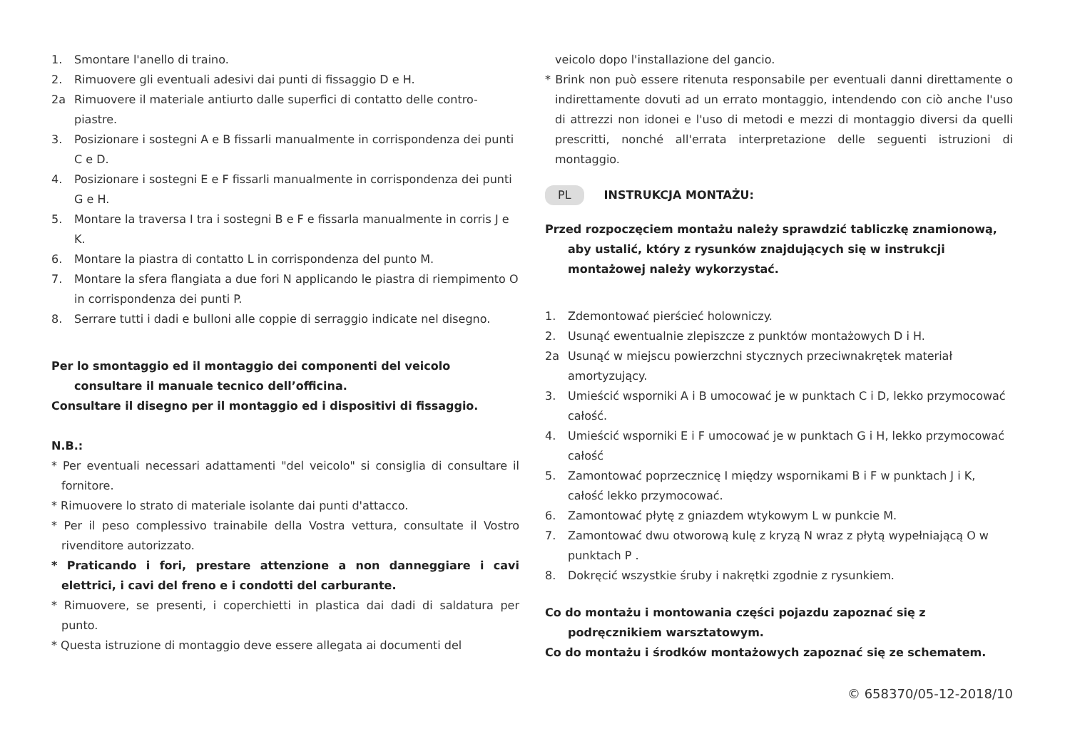1. Smontare l'anello di traino.
2. Rimuovere gli eventuali adesivi dai punti di fissaggio D e H.
2a Rimuovere il materiale antiurto dalle superfici di contatto delle contro-piastre.
3. Posizionare i sostegni A e B fissarli manualmente in corrispondenza dei punti C e D.
4. Posizionare i sostegni E e F fissarli manualmente in corrispondenza dei punti G e H.
5. Montare la traversa I tra i sostegni B e F e fissarla manualmente in corris J e K.
6. Montare la piastra di contatto L in corrispondenza del punto M.
7. Montare la sfera flangiata a due fori N applicando le piastra di riempimento O in corrispondenza dei punti P.
8. Serrare tutti i dadi e bulloni alle coppie di serraggio indicate nel disegno.
Per lo smontaggio ed il montaggio dei componenti del veicolo consultare il manuale tecnico dell’officina.
Consultare il disegno per il montaggio ed i dispositivi di fissaggio.
N.B.:
* Per eventuali necessari adattamenti "del veicolo" si consiglia di consultare il fornitore.
* Rimuovere lo strato di materiale isolante dai punti d'attacco.
* Per il peso complessivo trainabile della Vostra vettura, consultate il Vostro rivenditore autorizzato.
* Praticando i fori, prestare attenzione a non danneggiare i cavi elettrici, i cavi del freno e i condotti del carburante.
* Rimuovere, se presenti, i coperchietti in plastica dai dadi di saldatura per punto.
* Questa istruzione di montaggio deve essere allegata ai documenti del
veicolo dopo l'installazione del gancio.
* Brink non può essere ritenuta responsabile per eventuali danni direttamente o indirettamente dovuti ad un errato montaggio, intendendo con ciò anche l'uso di attrezzi non idonei e l'uso di metodi e mezzi di montaggio diversi da quelli prescritti, nonché all'errata interpretazione delle seguenti istruzioni di montaggio.
PL INSTRUKCJA MONTAŻU:
Przed rozpoczęciem montażu należy sprawdzić tabliczkę znamionową, aby ustalić, który z rysunków znajdujących się w instrukcji montażowej należy wykorzystać.
1. Zdemontować pierścieć holowniczy.
2. Usunąć ewentualnie zlepiszcze z punktów montażowych D i H.
2a Usunąć w miejscu powierzchni stycznych przeciwnakrętek materiał amortyzujący.
3. Umieścić wsporniki A i B umocować je w punktach C i D, lekko przymocować całość.
4. Umieścić wsporniki E i F umocować je w punktach G i H, lekko przymocować całość
5. Zamontować poprzecznicę I między wspornikami B i F w punktach J i K, całość lekko przymocować.
6. Zamontować płytę z gniazdem wtykowym L w punkcie M.
7. Zamontować dwu otworową kulę z kryzą N wraz z płytą wypełniającą O w punktach P .
8. Dokręcić wszystkie śruby i nakrętki zgodnie z rysunkiem.
Co do montażu i montowania części pojazdu zapoznać się z podręcznikiem warsztatowym.
Co do montażu i środków montażowych zapoznać się ze schematem.
© 658370/05-12-2018/10